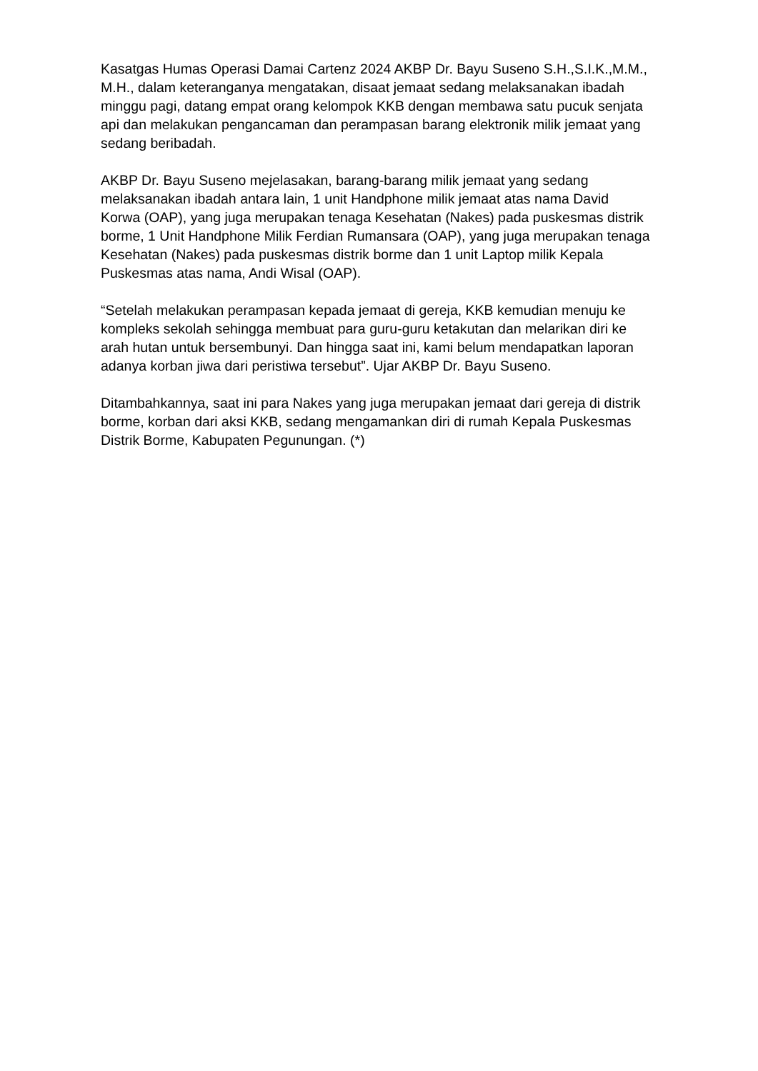Kasatgas Humas Operasi Damai Cartenz 2024 AKBP Dr. Bayu Suseno S.H.,S.I.K.,M.M., M.H., dalam keteranganya mengatakan, disaat jemaat sedang melaksanakan ibadah minggu pagi, datang empat orang kelompok KKB dengan membawa satu pucuk senjata api dan melakukan pengancaman dan perampasan barang elektronik milik jemaat yang sedang beribadah.
AKBP Dr. Bayu Suseno mejelasakan, barang-barang milik jemaat yang sedang melaksanakan ibadah antara lain, 1 unit Handphone milik jemaat atas nama David Korwa (OAP), yang juga merupakan tenaga Kesehatan (Nakes) pada puskesmas distrik borme, 1 Unit Handphone Milik Ferdian Rumansara (OAP), yang juga merupakan tenaga Kesehatan (Nakes) pada puskesmas distrik borme dan 1 unit Laptop milik Kepala Puskesmas atas nama, Andi Wisal (OAP).
“Setelah melakukan perampasan kepada jemaat di gereja, KKB kemudian menuju ke kompleks sekolah sehingga membuat para guru-guru ketakutan dan melarikan diri ke arah hutan untuk bersembunyi. Dan hingga saat ini, kami belum mendapatkan laporan adanya korban jiwa dari peristiwa tersebut”. Ujar AKBP Dr. Bayu Suseno.
Ditambahkannya, saat ini para Nakes yang juga merupakan jemaat dari gereja di distrik borme, korban dari aksi KKB, sedang mengamankan diri di rumah Kepala Puskesmas Distrik Borme, Kabupaten Pegunungan. (*)